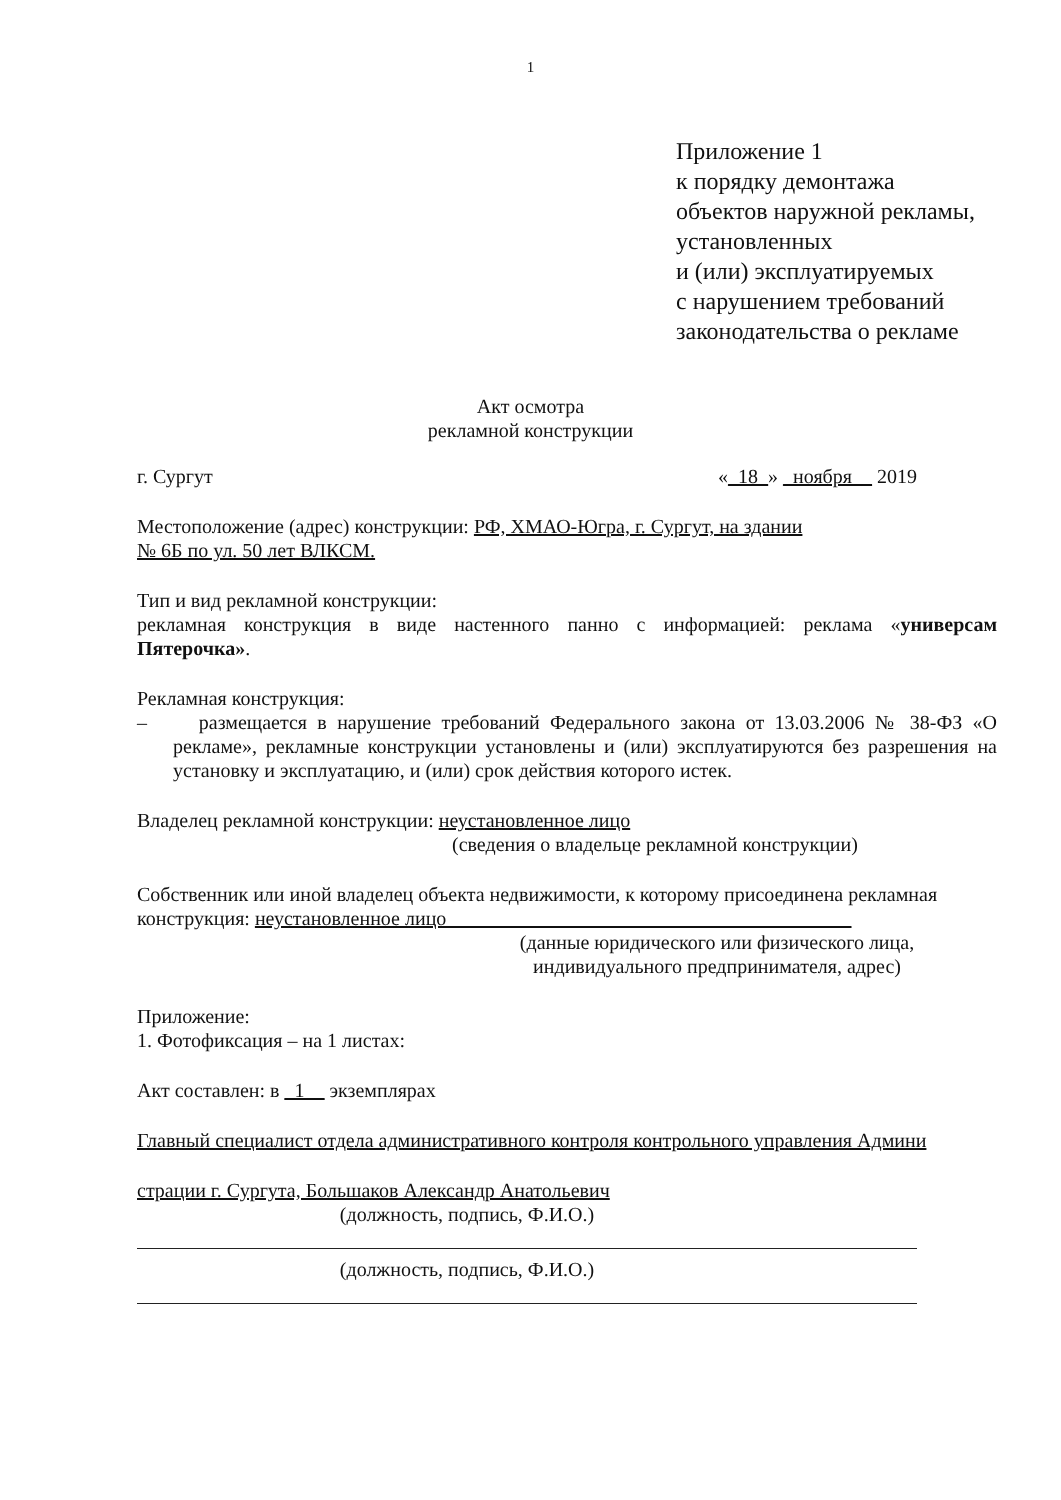1
Приложение 1
к порядку демонтажа
объектов наружной рекламы,
установленных
и (или) эксплуатируемых
с нарушением требований
законодательства о рекламе
Акт осмотра
рекламной конструкции
г. Сургут «_18_» _ноября__ 2019
Местоположение (адрес) конструкции: РФ, ХМАО-Югра, г. Сургут, на здании
№ 6Б по ул. 50 лет ВЛКСМ.
Тип и вид рекламной конструкции:
рекламная конструкция в виде настенного панно с информацией: реклама «универсам Пятерочка».
Рекламная конструкция:
– размещается в нарушение требований Федерального закона от 13.03.2006 № 38-ФЗ «О рекламе», рекламные конструкции установлены и (или) эксплуатируются без разрешения на установку и эксплуатацию, и (или) срок действия которого истек.
Владелец рекламной конструкции: неустановленное лицо
(сведения о владельце рекламной конструкции)
Собственник или иной владелец объекта недвижимости, к которому присоединена рекламная конструкция: неустановленное лицо ________________________________________
(данные юридического или физического лица,
индивидуального предпринимателя, адрес)
Приложение:
1. Фотофиксация – на 1 листах:
Акт составлен: в _1__ экземплярах
Главный специалист отдела административного контроля контрольного управления Админи
страции г. Сургута, Большаков Александр Анатольевич
(должность, подпись, Ф.И.О.)
(должность, подпись, Ф.И.О.)